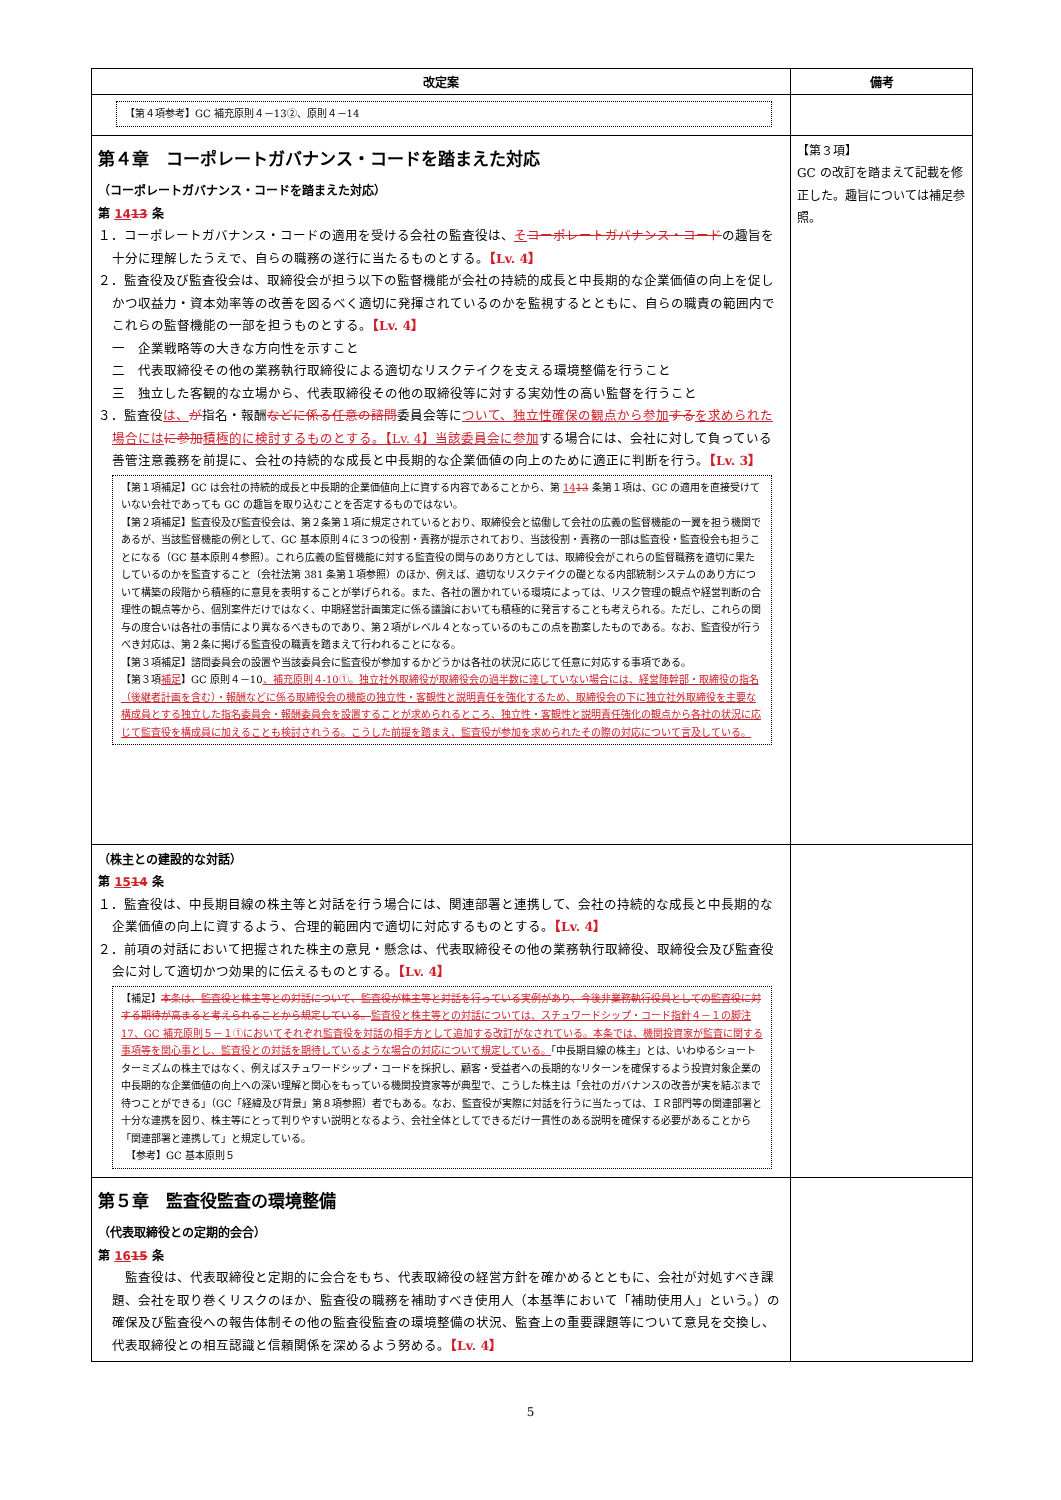| 改定案 | 備考 |
| --- | --- |
| 【第４項参考】GC 補充原則４－13②、原則４－14 | |
| 第４章 コーポレートガバナンス・コードを踏まえた対応 （コーポレートガバナンス・コードを踏まえた対応） 第 14 13 条 １．コーポレートガバナンス・コードの適用を受ける会社の監査役は、 そ コーポレートガバナンス・コード の趣旨を十分に理解したうえで、自らの職務の遂行に当たるものとする。 【Lv. 4】 ２．監査役及び監査役会は、取締役会が担う以下の監督機能が会社の持続的成長と中長期的な企業価値の向上を促しかつ収益力・資本効率等の改善を図るべく適切に発揮されているのかを監視するとともに、自らの職責の範囲内でこれらの監督機能の一部を担うものとする。 【Lv. 4】 一 企業戦略等の大きな方向性を示すこと 二 代表取締役その他の業務執行取締役による適切なリスクテイクを支える環境整備を行うこと 三 独立した客観的な立場から、代表取締役その他の取締役等に対する実効性の高い監督を行うこと ３．監査役 は、 が 指名・報酬 などに係る任意の諮問 委員会等に ついて、独立性確保の観点から参加 する を求められた場合には に参加 積極的に検討するものとする。【Lv. 4】当該委員会に参加 する場合には、会社に対して負っている善管注意義務を前提に、会社の持続的な成長と中長期的な企業価値の向上のために適正に判断を行う。 【Lv. 3】 【第１項補足】GC は会社の持続的成長と中長期的企業価値向上に資する内容であることから、第 14 13 条第１項は、GC の適用を直接受けていない会社であっても GC の趣旨を取り込むことを否定するものではない。 【第２項補足】監査役及び監査役会は、第２条第１項に規定されているとおり、取締役会と協働して会社の広義の監督機能の一翼を担う機関であるが、当該監督機能の例として、GC 基本原則４に３つの役割・責務が提示されており、当該役割・責務の一部は監査役・監査役会も担うことになる（GC 基本原則４参照）。これら広義の監督機能に対する監査役の関与のあり方としては、取締役会がこれらの監督職務を適切に果たしているのかを監査すること（会社法第 381 条第１項参照）のほか、例えば、適切なリスクテイクの礎となる内部統制システムのあり方について構築の段階から積極的に意見を表明することが挙げられる。また、各社の置かれている環境によっては、リスク管理の観点や経営判断の合理性の観点等から、個別案件だけではなく、中期経営計画策定に係る議論においても積極的に発言することも考えられる。ただし、これらの関与の度合いは各社の事情により異なるべきものであり、第２項がレベル４となっているのもこの点を勘案したものである。なお、監査役が行うべき対応は、第２条に掲げる監査役の職責を踏まえて行われることになる。 【第３項補足】諮問委員会の設置や当該委員会に監査役が参加するかどうかは各社の状況に応じて任意に対応する事項である。 【第３項 補足 】GC 原則４－10 、補充原則４-10①。独立社外取締役が取締役会の過半数に達していない場合には、経営陣幹部・取締役の指名（後継者計画を含む）・報酬などに係る取締役会の機能の独立性・客観性と説明責任を強化するため、取締役会の下に独立社外取締役を主要な構成員とする独立した指名委員会・報酬委員会を設置することが求められるところ、独立性・客観性と説明責任強化の観点から各社の状況に応じて監査役を構成員に加えることも検討されうる。こうした前提を踏まえ、監査役が参加を求められたその際の対応について言及している。 | 【第３項】 GC の改訂を踏まえて記載を修正した。趣旨については補足参照。 |
| （株主との建設的な対話） 第 15 14 条 １．監査役は、中長期目線の株主等と対話を行う場合には、関連部署と連携して、会社の持続的な成長と中長期的な企業価値の向上に資するよう、合理的範囲内で適切に対応するものとする。 【Lv. 4】 ２．前項の対話において把握された株主の意見・懸念は、代表取締役その他の業務執行取締役、取締役会及び監査役会に対して適切かつ効果的に伝えるものとする。 【Lv. 4】 【補足】 本条は、監査役と株主等との対話について、監査役が株主等と対話を行っている実例があり、今後非業務執行役員としての監査役に対する期待が高まると考えられることから規定している。 監査役と株主等との対話については、スチュワードシップ・コード指針４－１の脚注 17、GC 補充原則５－１①においてそれぞれ監査役を対話の相手方として追加する改訂がなされている。本条では、機関投資家が監査に関する事項等を関心事とし、監査役との対話を期待しているような場合の対応について規定している。 「中長期目線の株主」とは、いわゆるショートターミズムの株主ではなく、例えばスチュワードシップ・コードを採択し、顧客・受益者への長期的なリターンを確保するよう投資対象企業の中長期的な企業価値の向上への深い理解と関心をもっている機関投資家等が典型で、こうした株主は「会社のガバナンスの改善が実を結ぶまで待つことができる」（GC「経緯及び背景」第８項参照）者でもある。なお、監査役が実際に対話を行うに当たっては、ＩＲ部門等の関連部署と十分な連携を図り、株主等にとって判りやすい説明となるよう、会社全体としてできるだけ一貫性のある説明を確保する必要があることから「関連部署と連携して」と規定している。 【参考】GC 基本原則５ | |
| 第５章 監査役監査の環境整備 （代表取締役との定期的会合） 第 16 15 条 監査役は、代表取締役と定期的に会合をもち、代表取締役の経営方針を確かめるとともに、会社が対処すべき課題、会社を取り巻くリスクのほか、監査役の職務を補助すべき使用人（本基準において「補助使用人」という。）の確保及び監査役への報告体制その他の監査役監査の環境整備の状況、監査上の重要課題等について意見を交換し、代表取締役との相互認識と信頼関係を深めるよう努める。 【Lv. 4】 | |
5